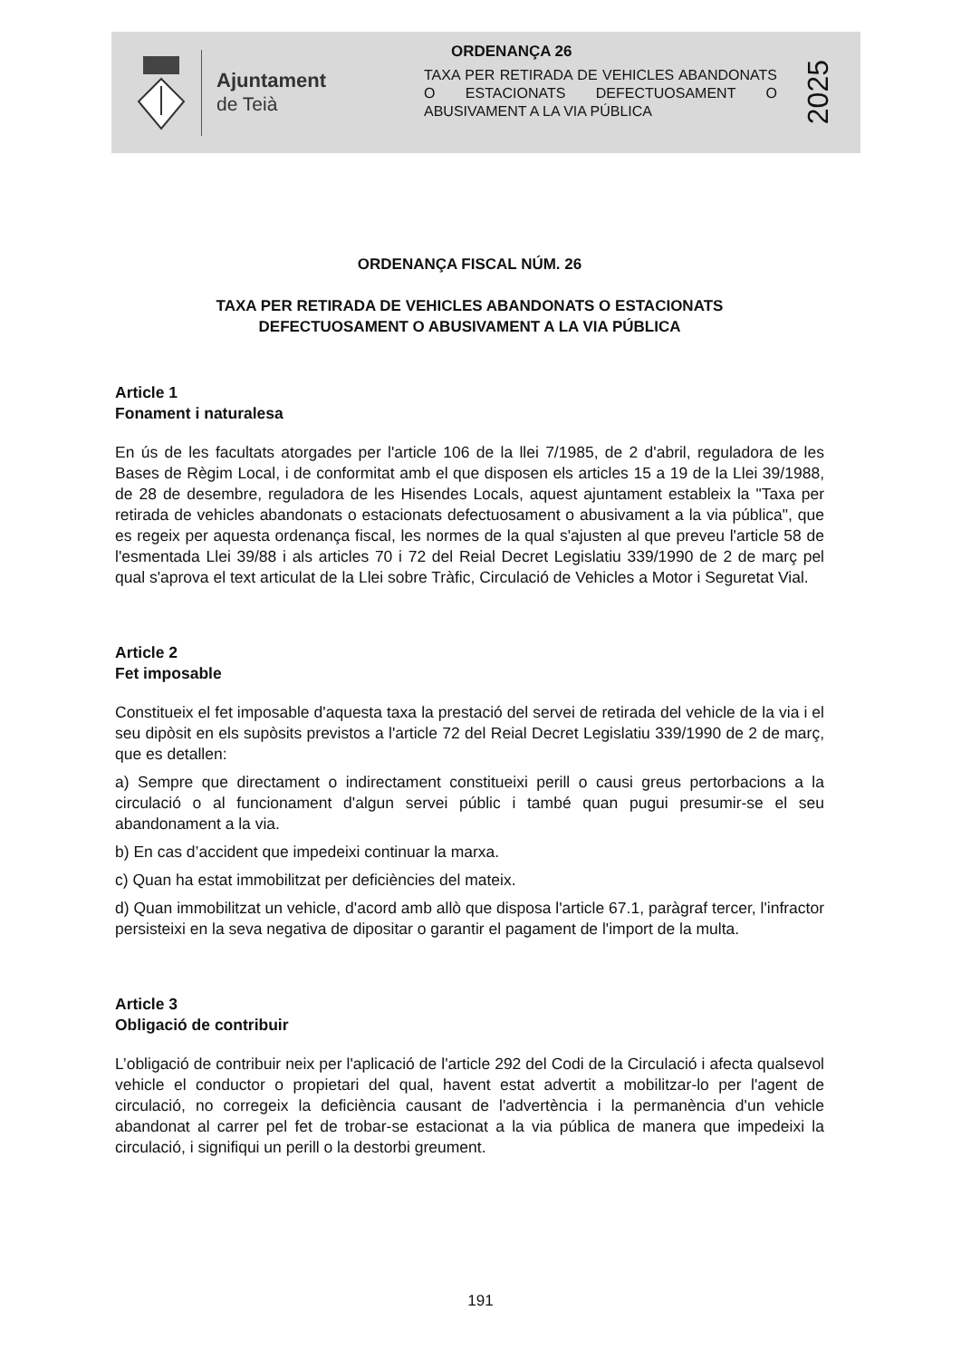Ajuntament
de Teià
ORDENANÇA 26
TAXA PER RETIRADA DE VEHICLES ABANDONATS O ESTACIONATS DEFECTUOSAMENT O ABUSIVAMENT A LA VIA PÚBLICA
2025
ORDENANÇA FISCAL NÚM. 26
TAXA PER RETIRADA DE VEHICLES ABANDONATS O ESTACIONATS
DEFECTUOSAMENT O ABUSIVAMENT A LA VIA PÚBLICA
Article 1
Fonament i naturalesa
En ús de les facultats atorgades per l'article 106 de la llei 7/1985, de 2 d'abril, reguladora de les Bases de Règim Local, i de conformitat amb el que disposen els articles 15 a 19 de la Llei 39/1988, de 28 de desembre, reguladora de les Hisendes Locals, aquest ajuntament estableix la "Taxa per retirada de vehicles abandonats o estacionats defectuosament o abusivament a la via pública", que es regeix per aquesta ordenança fiscal, les normes de la qual s'ajusten al que preveu l'article 58 de l'esmentada Llei 39/88 i als articles 70 i 72 del Reial Decret Legislatiu 339/1990 de 2 de març pel qual s'aprova el text articulat de la Llei sobre Tràfic, Circulació de Vehicles a Motor i Seguretat Vial.
Article 2
Fet imposable
Constitueix el fet imposable d'aquesta taxa la prestació del servei de retirada del vehicle de la via i el seu dipòsit en els supòsits previstos a l'article 72 del Reial Decret Legislatiu 339/1990 de 2 de març, que es detallen:
a) Sempre que directament o indirectament constitueixi perill o causi greus pertorbacions a la circulació o al funcionament d'algun servei públic i també quan pugui presumir-se el seu abandonament a la via.
b) En cas d’accident que impedeixi continuar la marxa.
c) Quan ha estat immobilitzat per deficiències del mateix.
d) Quan immobilitzat un vehicle, d'acord amb allò que disposa l'article 67.1, paràgraf tercer, l'infractor persisteixi en la seva negativa de dipositar o garantir el pagament de l'import de la multa.
Article 3
Obligació de contribuir
L’obligació de contribuir neix per l'aplicació de l'article 292 del Codi de la Circulació i afecta qualsevol vehicle el conductor o propietari del qual, havent estat advertit a mobilitzar-lo per l'agent de circulació, no corregeix la deficiència causant de l'advertència i la permanència d'un vehicle abandonat al carrer pel fet de trobar-se estacionat a la via pública de manera que impedeixi la circulació, i signifiqui un perill o la destorbi greument.
191